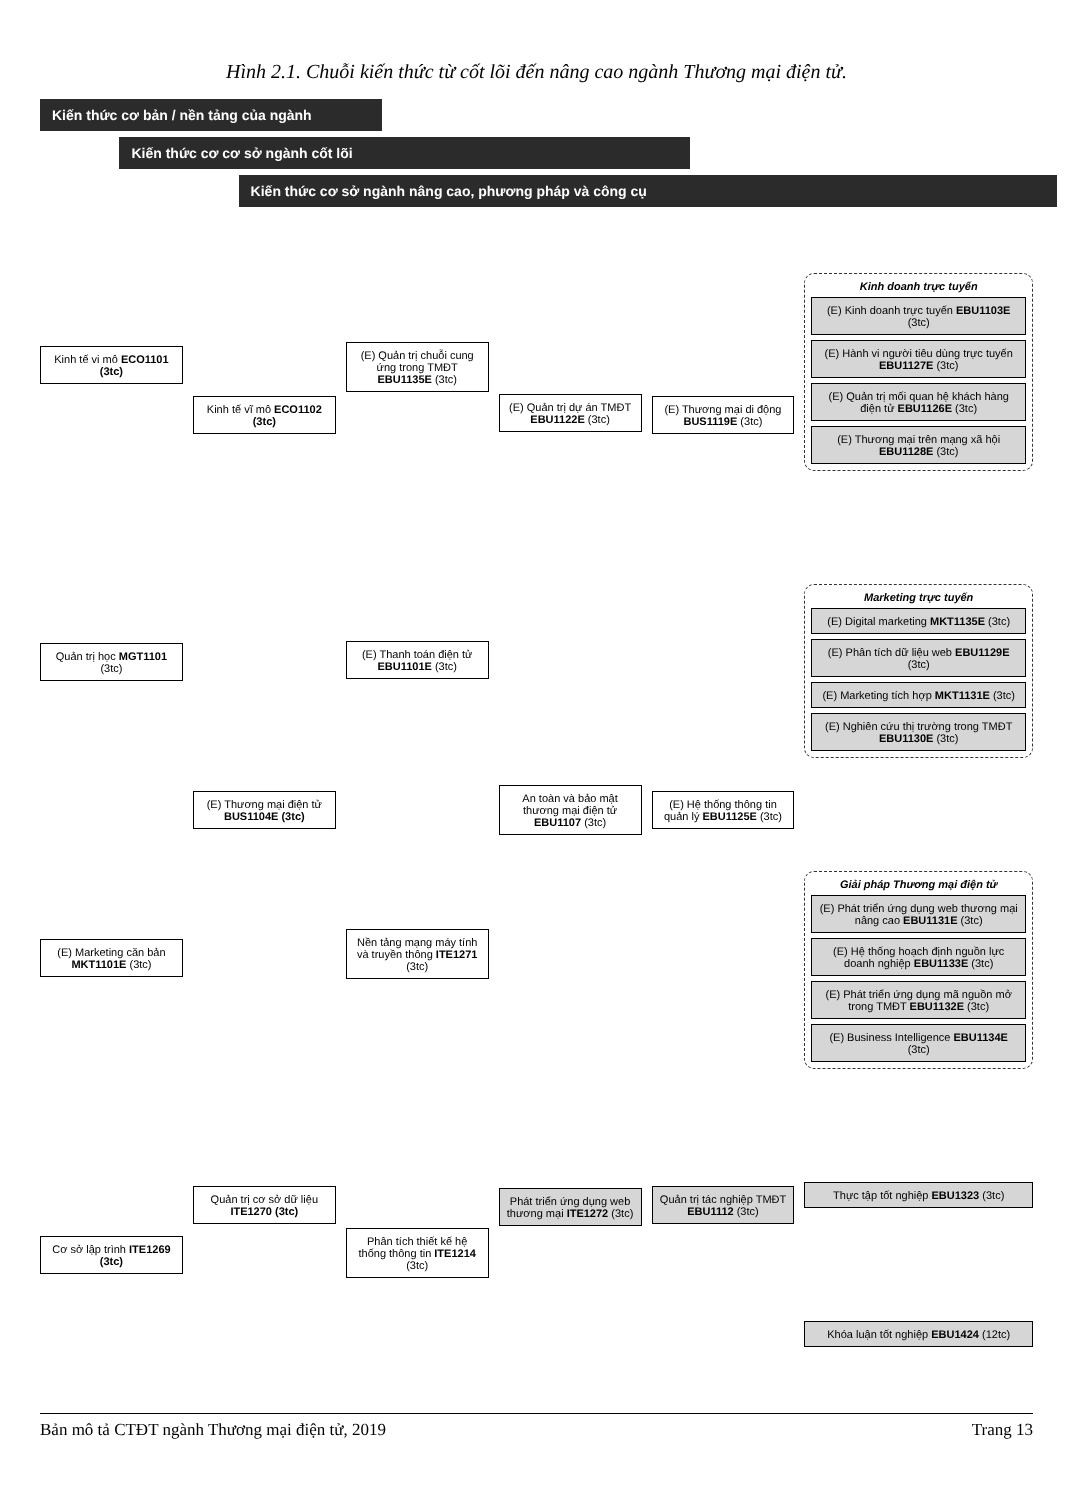Hình 2.1. Chuỗi kiến thức từ cốt lõi đến nâng cao ngành Thương mại điện tử.
Kiến thức cơ bản / nền tảng của ngành
Kiến thức cơ cơ sở ngành cốt lõi
Kiến thức cơ sở ngành nâng cao, phương pháp và công cụ
Kinh tế vi mô ECO1101 (3tc)
Quản trị học MGT1101 (3tc)
(E) Marketing căn bản MKT1101E (3tc)
Cơ sở lập trình ITE1269 (3tc)
Kinh tế vĩ mô ECO1102 (3tc)
(E) Thương mại điện tử BUS1104E (3tc)
Quản trị cơ sở dữ liệu ITE1270 (3tc)
(E) Quản trị chuỗi cung ứng trong TMĐT EBU1135E (3tc)
(E) Thanh toán điện tử EBU1101E (3tc)
Nền tảng mạng máy tính và truyền thông ITE1271 (3tc)
Phân tích thiết kế hệ thống thông tin ITE1214 (3tc)
(E) Quản trị dự án TMĐT EBU1122E (3tc)
An toàn và bảo mật thương mại điện tử EBU1107 (3tc)
Phát triển ứng dụng web thương mại ITE1272 (3tc)
(E) Thương mại di động BUS1119E (3tc)
(E) Hệ thống thông tin quản lý EBU1125E (3tc)
Quản trị tác nghiệp TMĐT EBU1112 (3tc)
Kinh doanh trực tuyến
(E) Kinh doanh trực tuyến EBU1103E (3tc)
(E) Hành vi người tiêu dùng trực tuyến EBU1127E (3tc)
(E) Quản trị mối quan hệ khách hàng điện tử EBU1126E (3tc)
(E) Thương mại trên mạng xã hội EBU1128E (3tc)
Marketing trực tuyến
(E) Digital marketing MKT1135E (3tc)
(E) Phân tích dữ liệu web EBU1129E (3tc)
(E) Marketing tích hợp MKT1131E (3tc)
(E) Nghiên cứu thị trường trong TMĐT EBU1130E (3tc)
Giải pháp Thương mại điện tử
(E) Phát triển ứng dụng web thương mại nâng cao EBU1131E (3tc)
(E) Hệ thống hoạch định nguồn lực doanh nghiệp EBU1133E (3tc)
(E) Phát triển ứng dụng mã nguồn mở trong TMĐT EBU1132E (3tc)
(E) Business Intelligence EBU1134E (3tc)
Thực tập tốt nghiệp EBU1323 (3tc)
Khóa luận tốt nghiệp EBU1424 (12tc)
Bản mô tả CTĐT ngành Thương mại điện tử, 2019 Trang 13